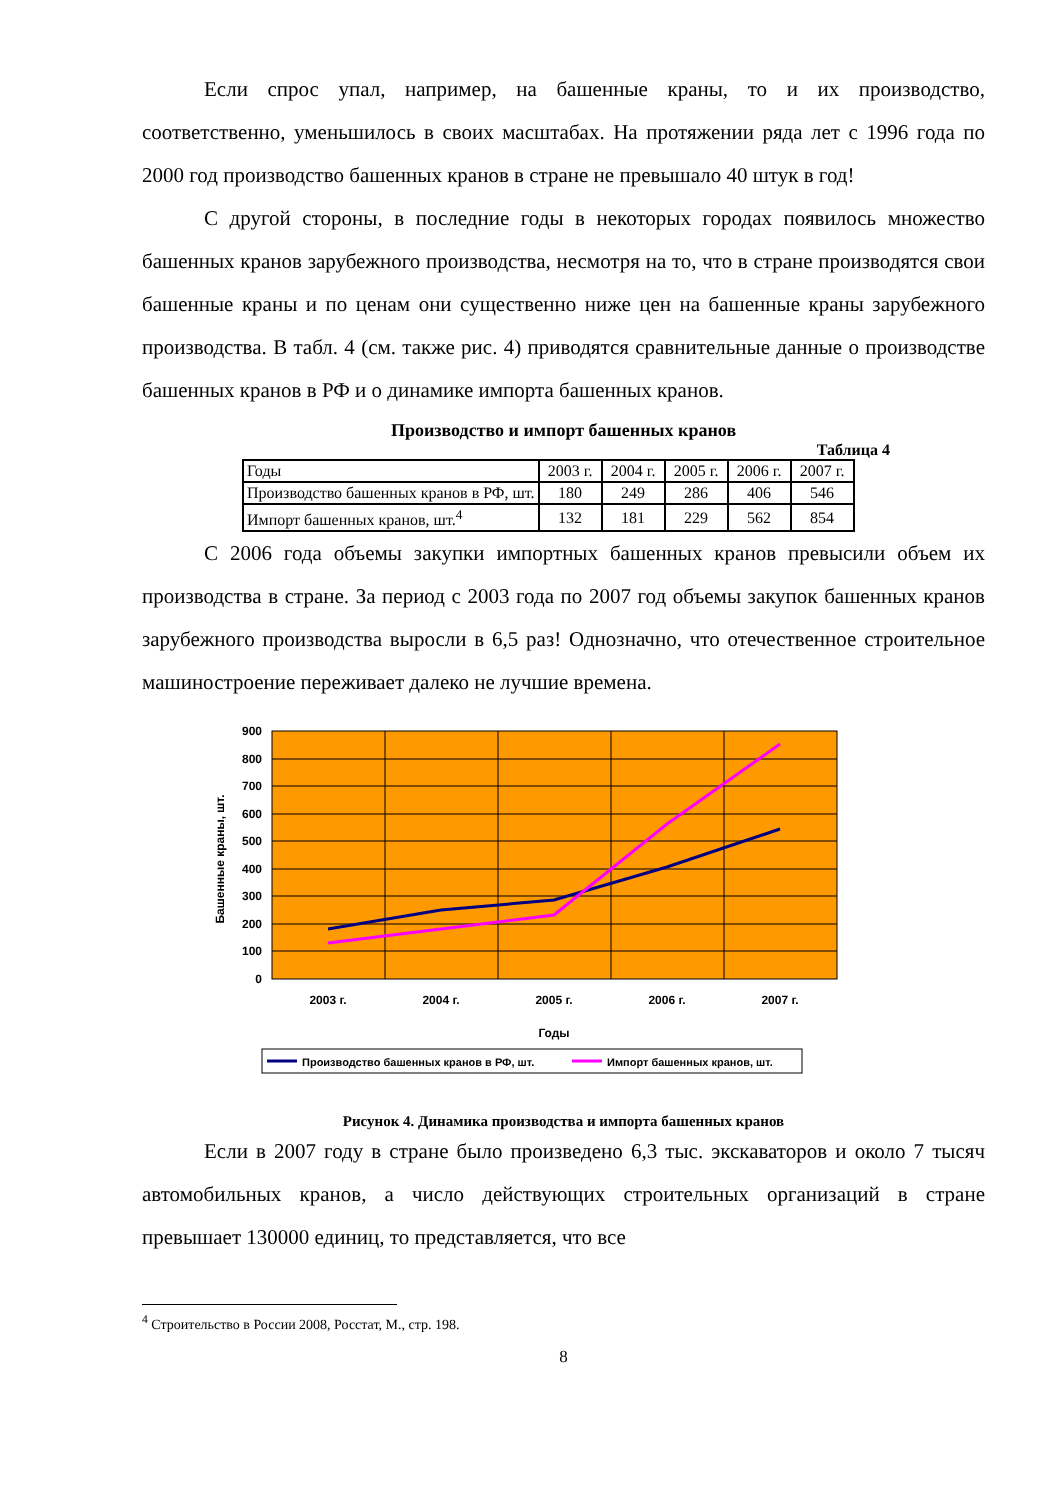Если спрос упал, например, на башенные краны, то и их производство, соответственно, уменьшилось в своих масштабах. На протяжении ряда лет с 1996 года по 2000 год производство башенных кранов в стране не превышало 40 штук в год!
С другой стороны, в последние годы в некоторых городах появилось множество башенных кранов зарубежного производства, несмотря на то, что в стране производятся свои башенные краны и по ценам они существенно ниже цен на башенные краны зарубежного производства. В табл. 4 (см. также рис. 4) приводятся сравнительные данные о производстве башенных кранов в РФ и о динамике импорта башенных кранов.
Производство и импорт башенных кранов
Таблица 4
| Годы | 2003 г. | 2004 г. | 2005 г. | 2006 г. | 2007 г. |
| Производство башенных кранов в РФ, шт. | 180 | 249 | 286 | 406 | 546 |
| Импорт башенных кранов, шт.<sup>4</sup> | 132 | 181 | 229 | 562 | 854 |
С 2006 года объемы закупки импортных башенных кранов превысили объем их производства в стране. За период с 2003 года по 2007 год объемы закупок башенных кранов зарубежного производства выросли в 6,5 раз! Однозначно, что отечественное строительное машиностроение переживает далеко не лучшие времена.
900
800
700
600
500
400
300
200
100
0
2003 г.
2004 г.
2005 г.
2006 г.
2007 г.
Годы
Башенные краны, шт.
Производство башенных кранов в РФ, шт.
Импорт башенных кранов, шт.
Рисунок 4. Динамика производства и импорта башенных кранов
Если в 2007 году в стране было произведено 6,3 тыс. экскаваторов и около 7 тысяч автомобильных кранов, а число действующих строительных организаций в стране превышает 130000 единиц, то представляется, что все
<sup>4</sup> Строительство в России 2008, Росстат, М., стр. 198.
8